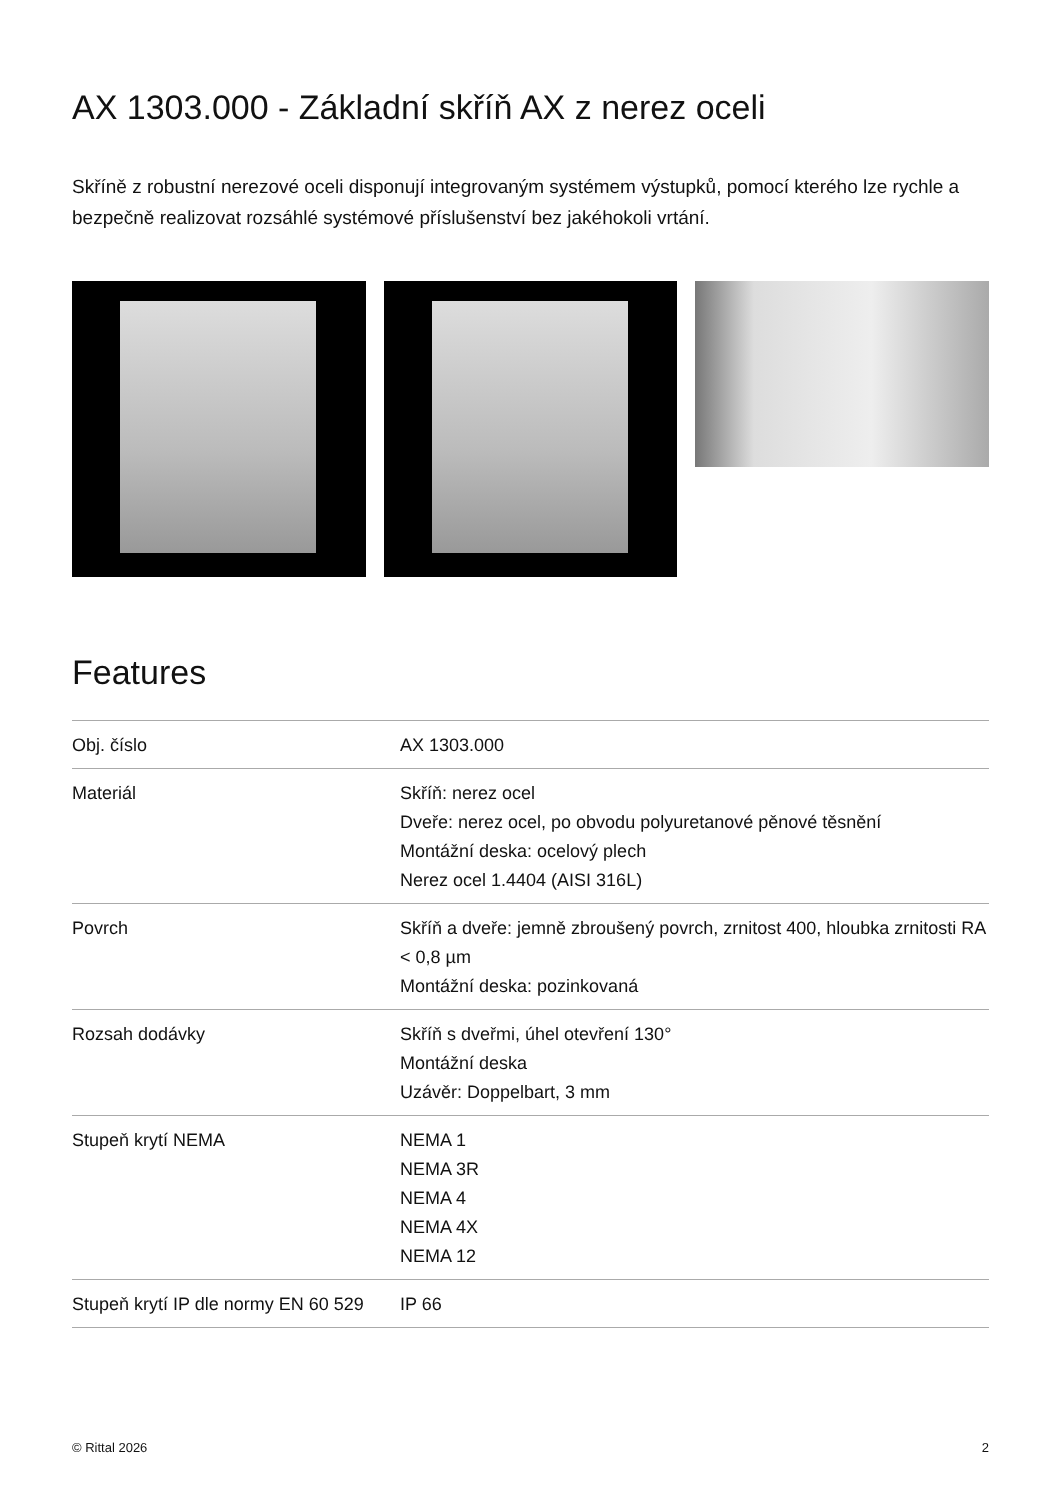AX 1303.000 - Základní skříň AX z nerez oceli
Skříně z robustní nerezové oceli disponují integrovaným systémem výstupků, pomocí kterého lze rychle a bezpečně realizovat rozsáhlé systémové příslušenství bez jakéhokoli vrtání.
Features
| Obj. číslo | AX 1303.000 |
| Materiál | Skříň: nerez ocel Dveře: nerez ocel, po obvodu polyuretanové pěnové těsnění Montážní deska: ocelový plech Nerez ocel 1.4404 (AISI 316L) |
| Povrch | Skříň a dveře: jemně zbroušený povrch, zrnitost 400, hloubka zrnitosti RA < 0,8 µm Montážní deska: pozinkovaná |
| Rozsah dodávky | Skříň s dveřmi, úhel otevření 130° Montážní deska Uzávěr: Doppelbart, 3 mm |
| Stupeň krytí NEMA | NEMA 1 NEMA 3R NEMA 4 NEMA 4X NEMA 12 |
| Stupeň krytí IP dle normy EN 60 529 | IP 66 |
© Rittal 2026 2